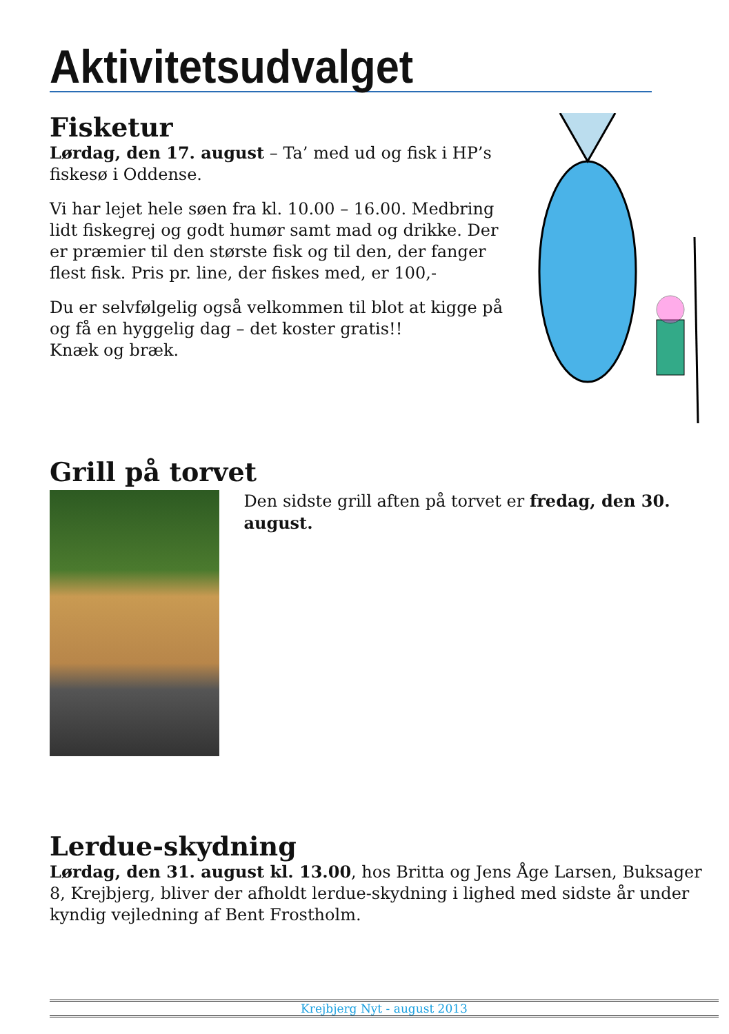Aktivitetsudvalget
Fisketur
Lørdag, den 17. august – Ta’ med ud og fisk i HP’s fiskesø i Oddense.
Vi har lejet hele søen fra kl. 10.00 – 16.00. Medbring lidt fiskegrej og godt humør samt mad og drikke. Der er præmier til den største fisk og til den, der fanger flest fisk. Pris pr. line, der fiskes med, er 100,-
Du er selvfølgelig også velkommen til blot at kigge på og få en hyggelig dag – det koster gratis!!
Knæk og bræk.
Grill på torvet
Den sidste grill aften på torvet er fredag, den 30. august.
Lerdue-skydning
Lørdag, den 31. august kl. 13.00, hos Britta og Jens Åge Larsen, Buksager 8, Krejbjerg, bliver der afholdt lerdue-skydning i lighed med sidste år under kyndig vejledning af Bent Frostholm.
Krejbjerg Nyt - august 2013